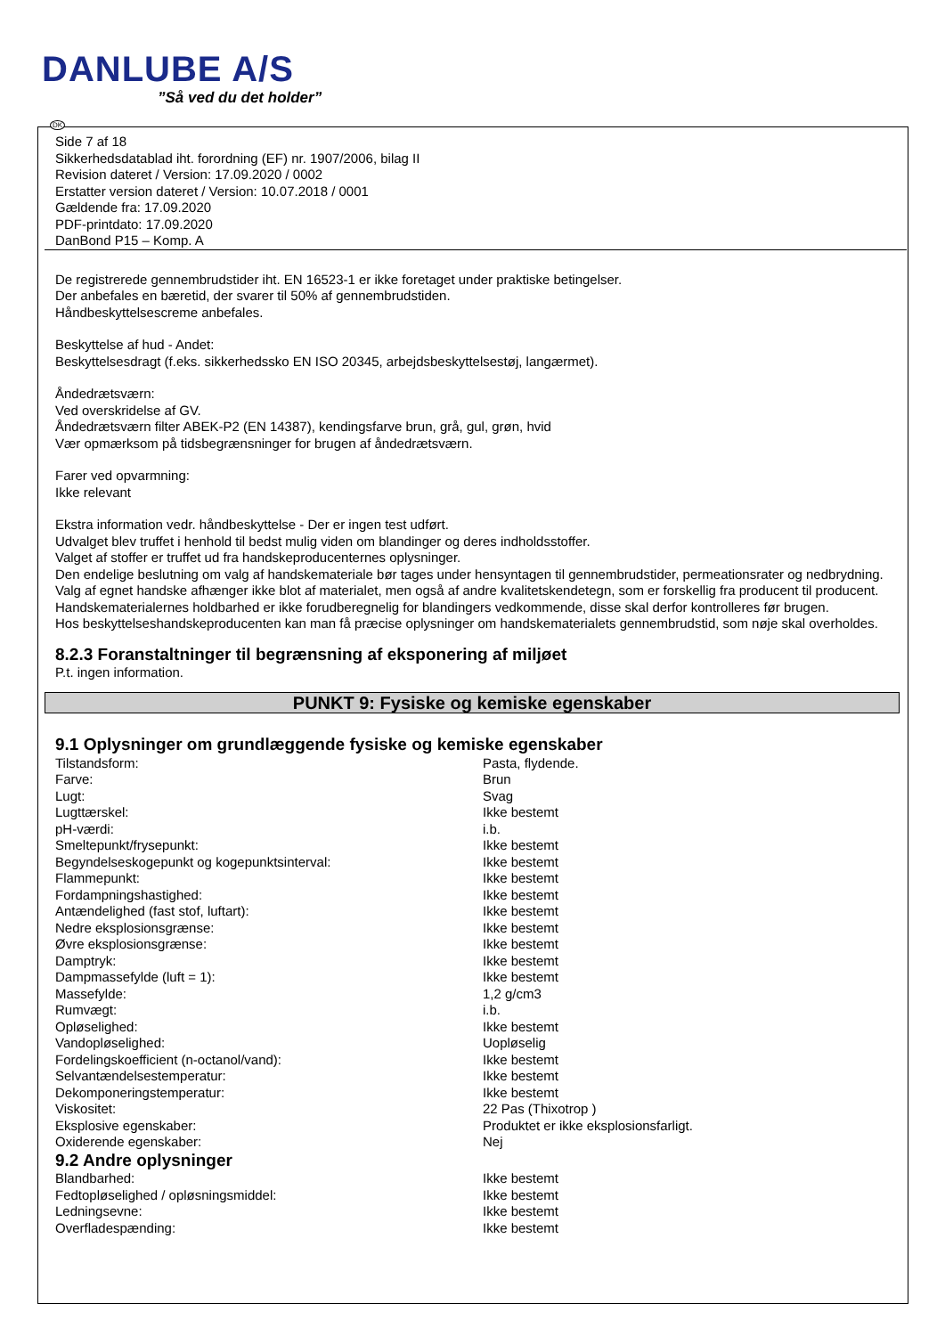DANLUBE A/S
”Så ved du det holder”
DK
Side 7 af 18
Sikkerhedsdatablad iht. forordning (EF) nr. 1907/2006, bilag II
Revision dateret / Version: 17.09.2020 / 0002
Erstatter version dateret / Version: 10.07.2018 / 0001
Gældende fra: 17.09.2020
PDF-printdato: 17.09.2020
DanBond P15 – Komp. A
De registrerede gennembrudstider iht. EN 16523-1 er ikke foretaget under praktiske betingelser.
Der anbefales en bæretid, der svarer til 50% af gennembrudstiden.
Håndbeskyttelsescreme anbefales.
Beskyttelse af hud - Andet:
Beskyttelsesdragt (f.eks. sikkerhedssko EN ISO 20345, arbejdsbeskyttelsestøj, langærmet).
Åndedrætsværn:
Ved overskridelse af GV.
Åndedrætsværn filter ABEK-P2 (EN 14387), kendingsfarve brun, grå, gul, grøn, hvid
Vær opmærksom på tidsbegrænsninger for brugen af åndedrætsværn.
Farer ved opvarmning:
Ikke relevant
Ekstra information vedr. håndbeskyttelse - Der er ingen test udført.
Udvalget blev truffet i henhold til bedst mulig viden om blandinger og deres indholdsstoffer.
Valget af stoffer er truffet ud fra handskeproducenternes oplysninger.
Den endelige beslutning om valg af handskemateriale bør tages under hensyntagen til gennembrudstider, permeationsrater og nedbrydning.
Valg af egnet handske afhænger ikke blot af materialet, men også af andre kvalitetskendetegn, som er forskellig fra producent til producent.
Handskematerialernes holdbarhed er ikke forudberegnelig for blandingers vedkommende, disse skal derfor kontrolleres før brugen.
Hos beskyttelseshandskeproducenten kan man få præcise oplysninger om handskematerialets gennembrudstid, som nøje skal overholdes.
8.2.3 Foranstaltninger til begrænsning af eksponering af miljøet
P.t. ingen information.
PUNKT 9: Fysiske og kemiske egenskaber
9.1 Oplysninger om grundlæggende fysiske og kemiske egenskaber
| Tilstandsform: | Pasta, flydende. |
| Farve: | Brun |
| Lugt: | Svag |
| Lugttærskel: | Ikke bestemt |
| pH-værdi: | i.b. |
| Smeltepunkt/frysepunkt: | Ikke bestemt |
| Begyndelseskogepunkt og kogepunktsinterval: | Ikke bestemt |
| Flammepunkt: | Ikke bestemt |
| Fordampningshastighed: | Ikke bestemt |
| Antændelighed (fast stof, luftart): | Ikke bestemt |
| Nedre eksplosionsgrænse: | Ikke bestemt |
| Øvre eksplosionsgrænse: | Ikke bestemt |
| Damptryk: | Ikke bestemt |
| Dampmassefylde (luft = 1): | Ikke bestemt |
| Massefylde: | 1,2 g/cm3 |
| Rumvægt: | i.b. |
| Opløselighed: | Ikke bestemt |
| Vandopløselighed: | Uopløselig |
| Fordelingskoefficient (n-octanol/vand): | Ikke bestemt |
| Selvantændelsestemperatur: | Ikke bestemt |
| Dekomponeringstemperatur: | Ikke bestemt |
| Viskositet: | 22 Pas (Thixotrop ) |
| Eksplosive egenskaber: | Produktet er ikke eksplosionsfarligt. |
| Oxiderende egenskaber: | Nej |
9.2 Andre oplysninger
| Blandbarhed: | Ikke bestemt |
| Fedtopløselighed / opløsningsmiddel: | Ikke bestemt |
| Ledningsevne: | Ikke bestemt |
| Overfladespænding: | Ikke bestemt |